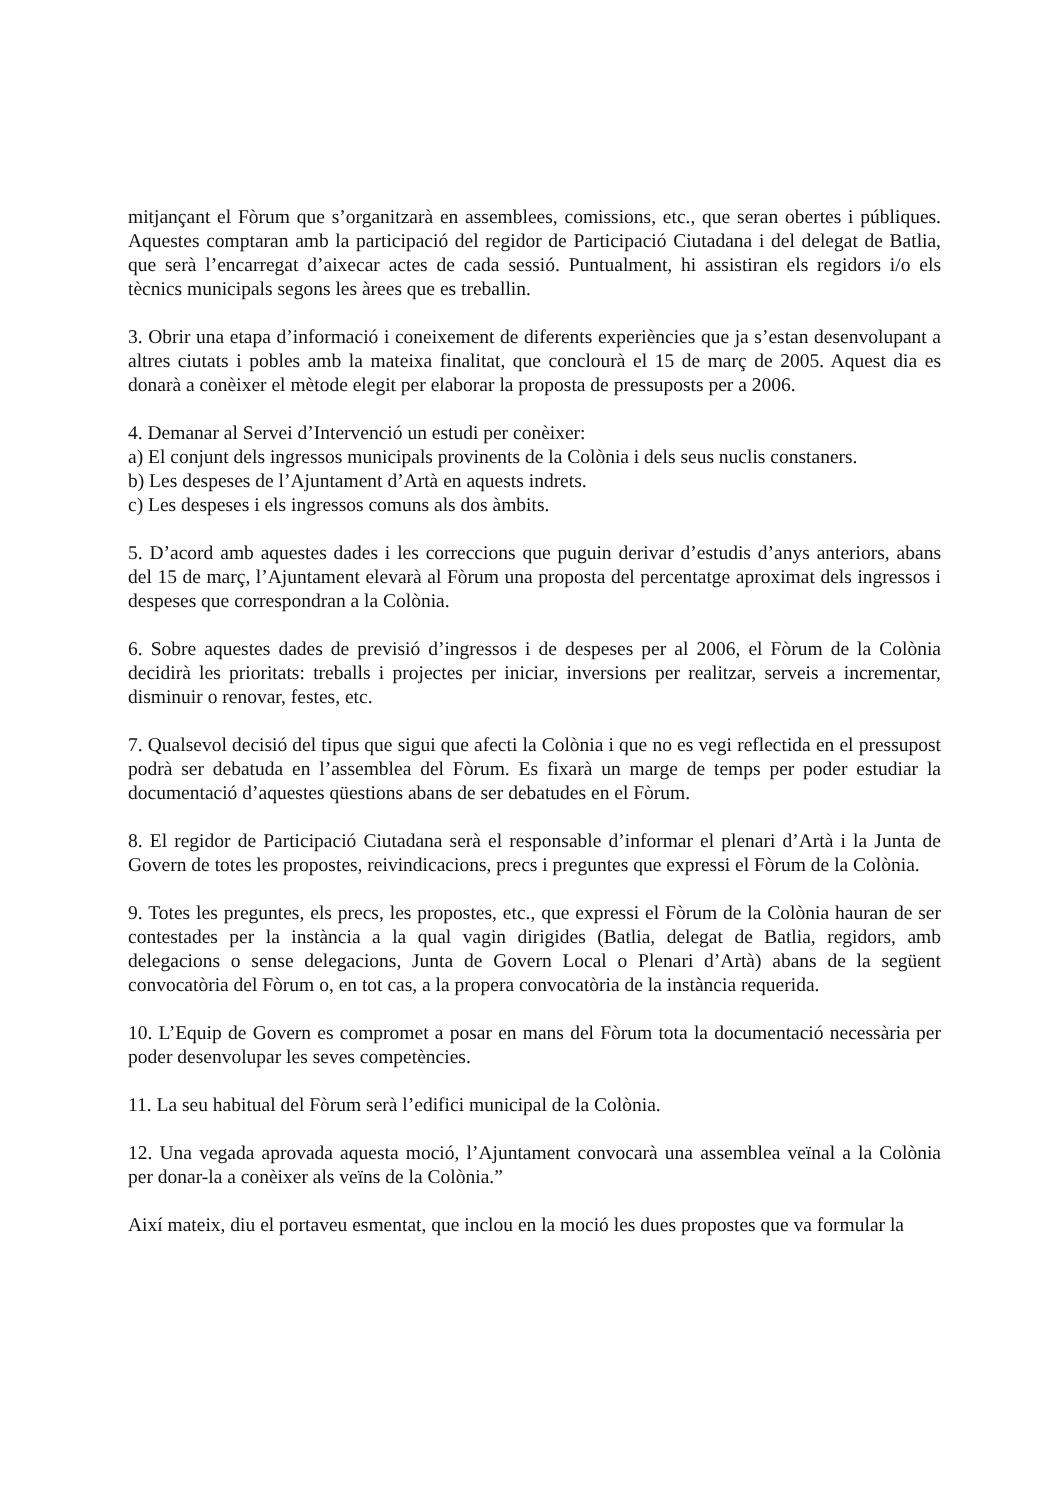mitjançant el Fòrum que s’organitzarà en assemblees, comissions, etc., que seran obertes i públiques. Aquestes comptaran amb la participació del regidor de Participació Ciutadana i del delegat de Batlia, que serà l’encarregat d’aixecar actes de cada sessió. Puntualment, hi assistiran els regidors i/o els tècnics municipals segons les àrees que es treballin.
3. Obrir una etapa d’informació i coneixement de diferents experiències que ja s’estan desenvolupant a altres ciutats i pobles amb la mateixa finalitat, que conclourà el 15 de març de 2005. Aquest dia es donarà a conèixer el mètode elegit per elaborar la proposta de pressuposts per a 2006.
4. Demanar al Servei d’Intervenció un estudi per conèixer:
a) El conjunt dels ingressos municipals provinents de la Colònia i dels seus nuclis constaners.
b) Les despeses de l’Ajuntament d’Artà en aquests indrets.
c) Les despeses i els ingressos comuns als dos àmbits.
5. D’acord amb aquestes dades i les correccions que puguin derivar d’estudis d’anys anteriors, abans del 15 de març, l’Ajuntament elevarà al Fòrum una proposta del percentatge aproximat dels ingressos i despeses que correspondran a la Colònia.
6. Sobre aquestes dades de previsió d’ingressos i de despeses per al 2006, el Fòrum de la Colònia decidirà les prioritats: treballs i projectes per iniciar, inversions per realitzar, serveis a incrementar, disminuir o renovar, festes, etc.
7. Qualsevol decisió del tipus que sigui que afecti la Colònia i que no es vegi reflectida en el pressupost podrà ser debatuda en l’assemblea del Fòrum. Es fixarà un marge de temps per poder estudiar la documentació d’aquestes qüestions abans de ser debatudes en el Fòrum.
8. El regidor de Participació Ciutadana serà el responsable d’informar el plenari d’Artà i la Junta de Govern de totes les propostes, reivindicacions, precs i preguntes que expressi el Fòrum de la Colònia.
9. Totes les preguntes, els precs, les propostes, etc., que expressi el Fòrum de la Colònia hauran de ser contestades per la instància a la qual vagin dirigides (Batlia, delegat de Batlia, regidors, amb delegacions o sense delegacions, Junta de Govern Local o Plenari d’Artà) abans de la següent convocatòria del Fòrum o, en tot cas, a la propera convocatòria de la instància requerida.
10. L’Equip de Govern es compromet a posar en mans del Fòrum tota la documentació necessària per poder desenvolupar les seves competències.
11. La seu habitual del Fòrum serà l’edifici municipal de la Colònia.
12. Una vegada aprovada aquesta moció, l’Ajuntament convocarà una assemblea veïnal a la Colònia per donar-la a conèixer als veïns de la Colònia.”
Així mateix, diu el portaveu esmentat, que inclou en la moció les dues propostes que va formular la